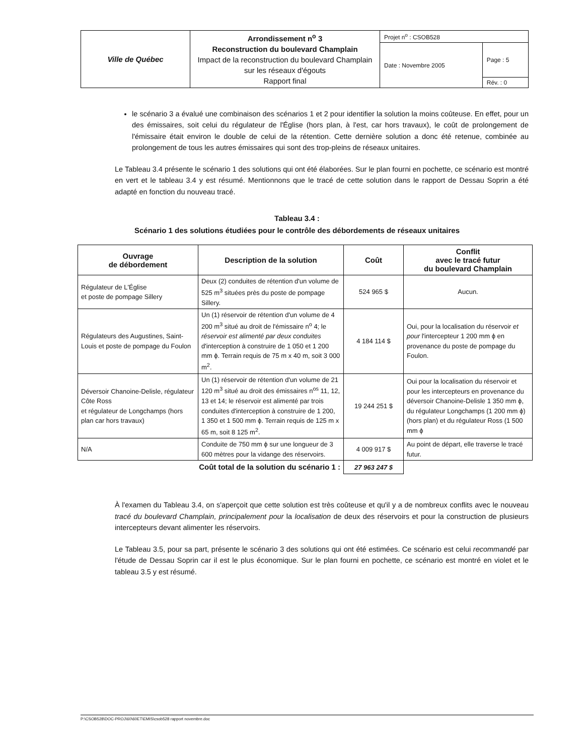| Ville de Québec | Arrondissement n<sup>o</sup> 3 Reconstruction du boulevard Champlain Impact de la reconstruction du boulevard Champlain sur les réseaux d'égouts Rapport final | Projet n<sup>o</sup> : CSOB528 | |
| | | Date : Novembre 2005 | Page : 5 |
| | | | Rév. : 0 |
le scénario 3 a évalué une combinaison des scénarios 1 et 2 pour identifier la solution la moins coûteuse. En effet, pour un des émissaires, soit celui du régulateur de l'Église (hors plan, à l'est, car hors travaux), le coût de prolongement de l'émissaire était environ le double de celui de la rétention. Cette dernière solution a donc été retenue, combinée au prolongement de tous les autres émissaires qui sont des trop-pleins de réseaux unitaires.
Le Tableau 3.4 présente le scénario 1 des solutions qui ont été élaborées. Sur le plan fourni en pochette, ce scénario est montré en vert et le tableau 3.4 y est résumé. Mentionnons que le tracé de cette solution dans le rapport de Dessau Soprin a été adapté en fonction du nouveau tracé.
Tableau 3.4 :
Scénario 1 des solutions étudiées pour le contrôle des débordements de réseaux unitaires
| Ouvrage de débordement | Description de la solution | Coût | Conflit avec le tracé futur du boulevard Champlain |
| --- | --- | --- | --- |
| Régulateur de L'Église et poste de pompage Sillery | Deux (2) conduites de rétention d'un volume de 525 m<sup>3</sup> situées près du poste de pompage Sillery. | 524 965 $ | Aucun. |
| Régulateurs des Augustines, Saint-Louis et poste de pompage du Foulon | Un (1) réservoir de rétention d'un volume de 4 200 m<sup>3</sup> situé au droit de l'émissaire n<sup>o</sup> 4; le réservoir est alimenté par deux conduites d'interception à construire de 1 050 et 1 200 mm ϕ. Terrain requis de 75 m x 40 m, soit 3 000 m<sup>2</sup>. | 4 184 114 $ | Oui, pour la localisation du réservoir et pour l'intercepteur 1 200 mm ϕ en provenance du poste de pompage du Foulon. |
| Déversoir Chanoine-Delisle, régulateur Côte Ross et régulateur de Longchamps (hors plan car hors travaux) | Un (1) réservoir de rétention d'un volume de 21 120 m<sup>3</sup> situé au droit des émissaires n<sup>os</sup> 11, 12, 13 et 14; le réservoir est alimenté par trois conduites d'interception à construire de 1 200, 1 350 et 1 500 mm ϕ. Terrain requis de 125 m x 65 m, soit 8 125 m<sup>2</sup>. | 19 244 251 $ | Oui pour la localisation du réservoir et pour les intercepteurs en provenance du déversoir Chanoine-Delisle 1 350 mm ϕ, du régulateur Longchamps (1 200 mm ϕ) (hors plan) et du régulateur Ross (1 500 mm ϕ |
| N/A | Conduite de 750 mm ϕ sur une longueur de 3 600 mètres pour la vidange des réservoirs. | 4 009 917 $ | Au point de départ, elle traverse le tracé futur. |
| Coût total de la solution du scénario 1 : | | 27 963 247 $ | |
À l'examen du Tableau 3.4, on s'aperçoit que cette solution est très coûteuse et qu'il y a de nombreux conflits avec le nouveau tracé du boulevard Champlain, principalement pour la localisation de deux des réservoirs et pour la construction de plusieurs intercepteurs devant alimenter les réservoirs.
Le Tableau 3.5, pour sa part, présente le scénario 3 des solutions qui ont été estimées. Ce scénario est celui recommandé par l'étude de Dessau Soprin car il est le plus économique. Sur le plan fourni en pochette, ce scénario est montré en violet et le tableau 3.5 y est résumé.
P:\CSOB528\DOC-PROJ\60\60ET\EMIS\csob528 rapport novembre.doc